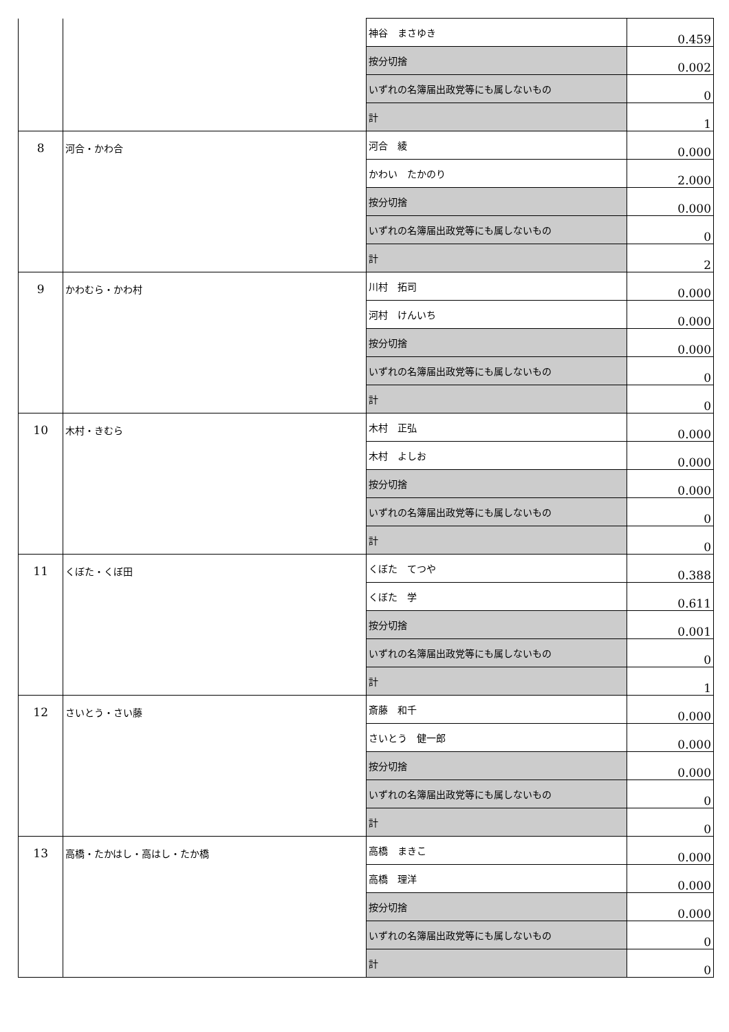| | | 神谷 まさゆき | 0.459 |
| | | 按分切捨 | 0.002 |
| | | いずれの名簿届出政党等にも属しないもの | 0 |
| | | 計 | 1 |
| 8 | 河合・かわ合 | 河合 綾 | 0.000 |
| | | かわい たかのり | 2.000 |
| | | 按分切捨 | 0.000 |
| | | いずれの名簿届出政党等にも属しないもの | 0 |
| | | 計 | 2 |
| 9 | かわむら・かわ村 | 川村 拓司 | 0.000 |
| | | 河村 けんいち | 0.000 |
| | | 按分切捨 | 0.000 |
| | | いずれの名簿届出政党等にも属しないもの | 0 |
| | | 計 | 0 |
| 10 | 木村・きむら | 木村 正弘 | 0.000 |
| | | 木村 よしお | 0.000 |
| | | 按分切捨 | 0.000 |
| | | いずれの名簿届出政党等にも属しないもの | 0 |
| | | 計 | 0 |
| 11 | くぼた・くぼ田 | くぼた てつや | 0.388 |
| | | くぼた 学 | 0.611 |
| | | 按分切捨 | 0.001 |
| | | いずれの名簿届出政党等にも属しないもの | 0 |
| | | 計 | 1 |
| 12 | さいとう・さい藤 | 斎藤 和千 | 0.000 |
| | | さいとう 健一郎 | 0.000 |
| | | 按分切捨 | 0.000 |
| | | いずれの名簿届出政党等にも属しないもの | 0 |
| | | 計 | 0 |
| 13 | 高橋・たかはし・高はし・たか橋 | 高橋 まきこ | 0.000 |
| | | 高橋 理洋 | 0.000 |
| | | 按分切捨 | 0.000 |
| | | いずれの名簿届出政党等にも属しないもの | 0 |
| | | 計 | 0 |